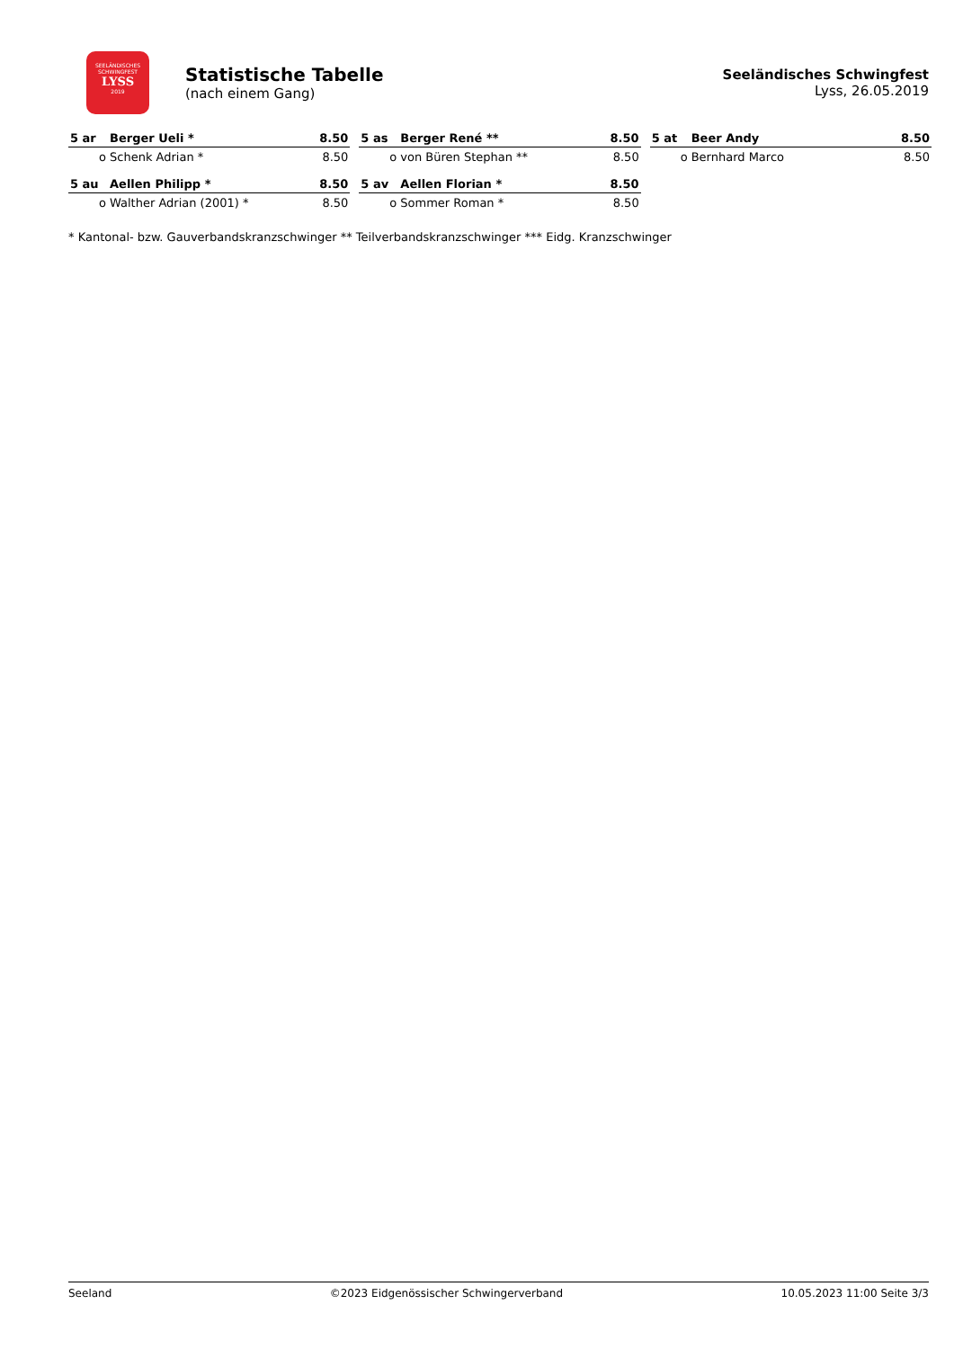SEELÄNDISCHES
SCHWINGFEST
LYSS
2019
Statistische Tabelle
(nach einem Gang)
Seeländisches Schwingfest
Lyss, 26.05.2019
| 5 ar | Berger Ueli * | 8.50 |
| --- | --- | --- |
| o | Schenk Adrian * | 8.50 |
| 5 as | Berger René ** | 8.50 |
| --- | --- | --- |
| o | von Büren Stephan ** | 8.50 |
| 5 at | Beer Andy | 8.50 |
| --- | --- | --- |
| o | Bernhard Marco | 8.50 |
| 5 au | Aellen Philipp * | 8.50 |
| --- | --- | --- |
| o | Walther Adrian (2001) * | 8.50 |
| 5 av | Aellen Florian * | 8.50 |
| --- | --- | --- |
| o | Sommer Roman * | 8.50 |
* Kantonal- bzw. Gauverbandskranzschwinger ** Teilverbandskranzschwinger *** Eidg. Kranzschwinger
Seeland ©2023 Eidgenössischer Schwingerverband 10.05.2023 11:00 Seite 3/3